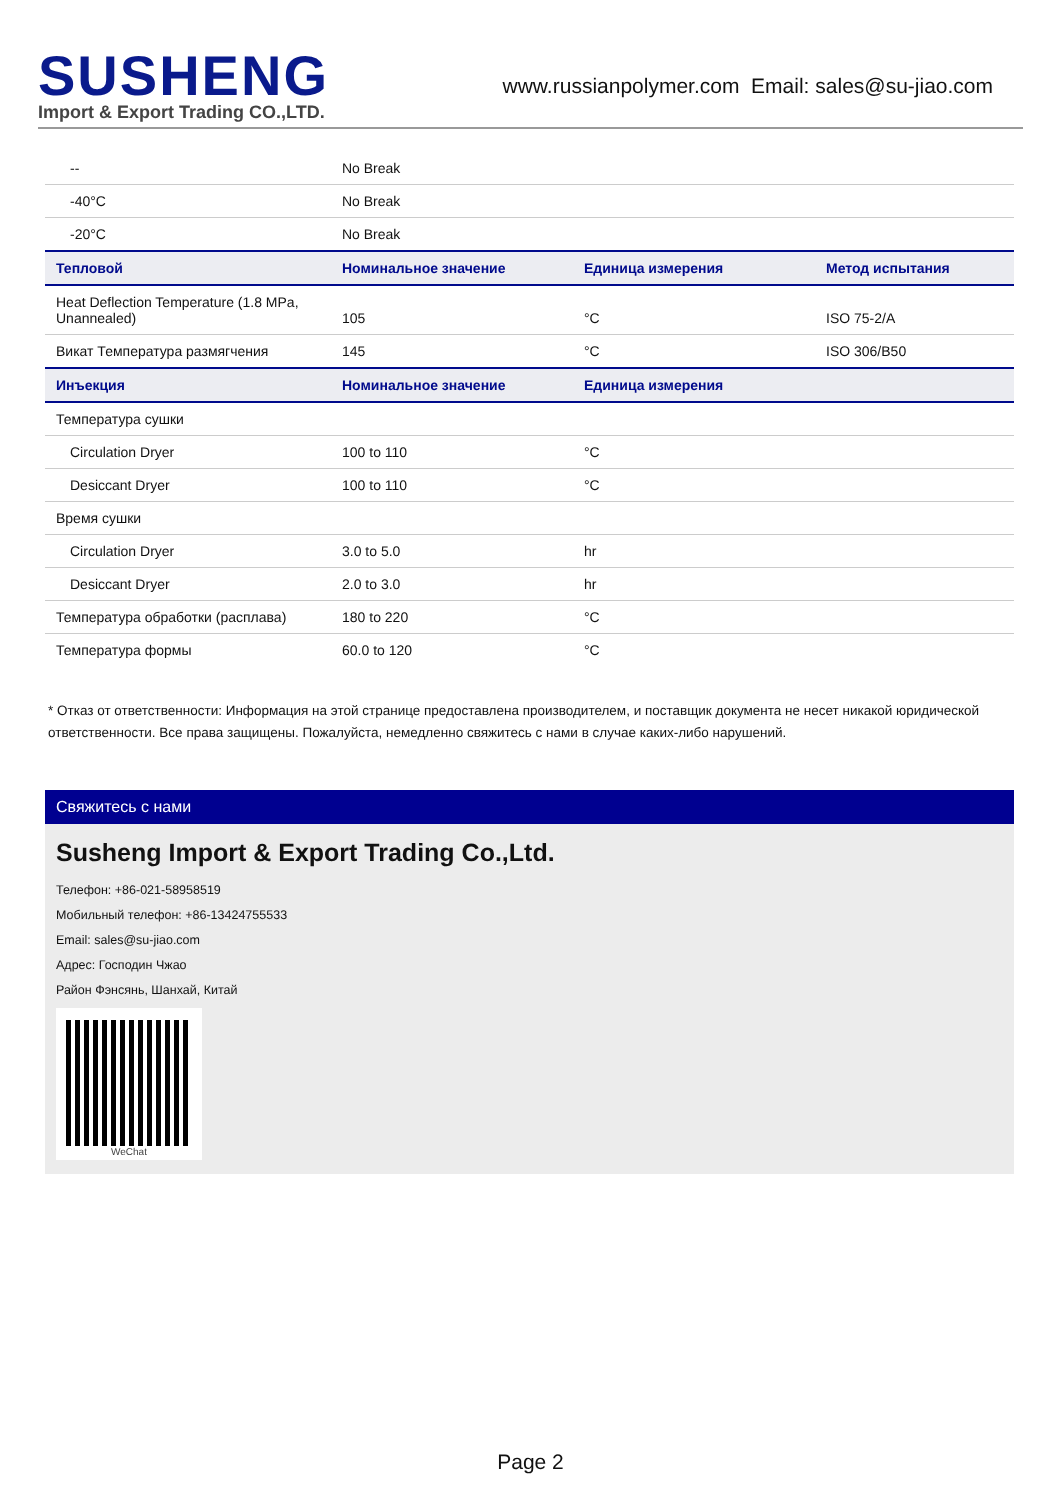SUSHENG
Import & Export Trading CO.,LTD.
www.russianpolymer.com Email: sales@su-jiao.com
| -- | No Break | | |
| -40°C | No Break | | |
| -20°C | No Break | | |
| Тепловой | Номинальное значение | Единица измерения | Метод испытания |
| Heat Deflection Temperature (1.8 MPa, Unannealed) | 105 | °C | ISO 75-2/A |
| Викат Температура размягчения | 145 | °C | ISO 306/B50 |
| Инъекция | Номинальное значение | Единица измерения | |
| Температура сушки | | | |
| Circulation Dryer | 100 to 110 | °C | |
| Desiccant Dryer | 100 to 110 | °C | |
| Время сушки | | | |
| Circulation Dryer | 3.0 to 5.0 | hr | |
| Desiccant Dryer | 2.0 to 3.0 | hr | |
| Температура обработки (расплава) | 180 to 220 | °C | |
| Температура формы | 60.0 to 120 | °C | |
* Отказ от ответственности: Информация на этой странице предоставлена производителем, и поставщик документа не несет никакой юридической ответственности. Все права защищены. Пожалуйста, немедленно свяжитесь с нами в случае каких-либо нарушений.
Свяжитесь с нами
Susheng Import & Export Trading Co.,Ltd.
Телефон: +86-021-58958519
Мобильный телефон: +86-13424755533
Email: sales@su-jiao.com
Адрес: Господин Чжао
Район Фэнсянь, Шанхай, Китай
WeChat
Page 2